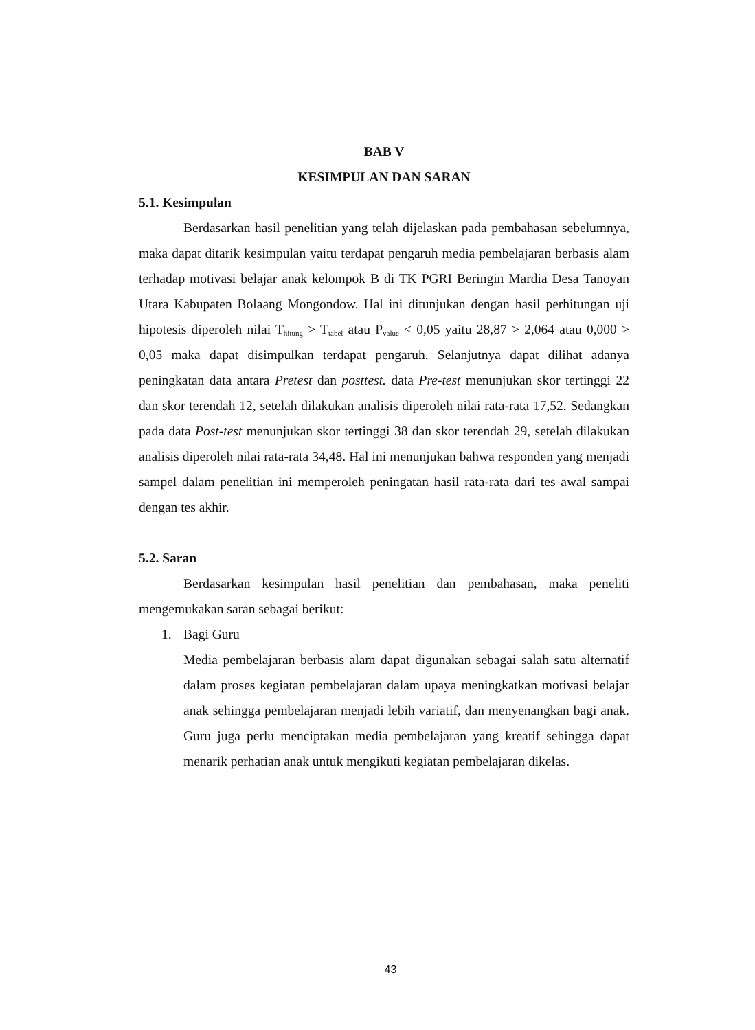BAB V
KESIMPULAN DAN SARAN
5.1. Kesimpulan
Berdasarkan hasil penelitian yang telah dijelaskan pada pembahasan sebelumnya, maka dapat ditarik kesimpulan yaitu terdapat pengaruh media pembelajaran berbasis alam terhadap motivasi belajar anak kelompok B di TK PGRI Beringin Mardia Desa Tanoyan Utara Kabupaten Bolaang Mongondow. Hal ini ditunjukan dengan hasil perhitungan uji hipotesis diperoleh nilai T<sub>hitung</sub> > T<sub>tabel</sub> atau P<sub>value</sub> < 0,05 yaitu 28,87 > 2,064 atau 0,000 > 0,05 maka dapat disimpulkan terdapat pengaruh. Selanjutnya dapat dilihat adanya peningkatan data antara Pretest dan posttest. data Pre-test menunjukan skor tertinggi 22 dan skor terendah 12, setelah dilakukan analisis diperoleh nilai rata-rata 17,52. Sedangkan pada data Post-test menunjukan skor tertinggi 38 dan skor terendah 29, setelah dilakukan analisis diperoleh nilai rata-rata 34,48. Hal ini menunjukan bahwa responden yang menjadi sampel dalam penelitian ini memperoleh peningatan hasil rata-rata dari tes awal sampai dengan tes akhir.
5.2. Saran
Berdasarkan kesimpulan hasil penelitian dan pembahasan, maka peneliti mengemukakan saran sebagai berikut:
1. Bagi Guru
Media pembelajaran berbasis alam dapat digunakan sebagai salah satu alternatif dalam proses kegiatan pembelajaran dalam upaya meningkatkan motivasi belajar anak sehingga pembelajaran menjadi lebih variatif, dan menyenangkan bagi anak. Guru juga perlu menciptakan media pembelajaran yang kreatif sehingga dapat menarik perhatian anak untuk mengikuti kegiatan pembelajaran dikelas.
43